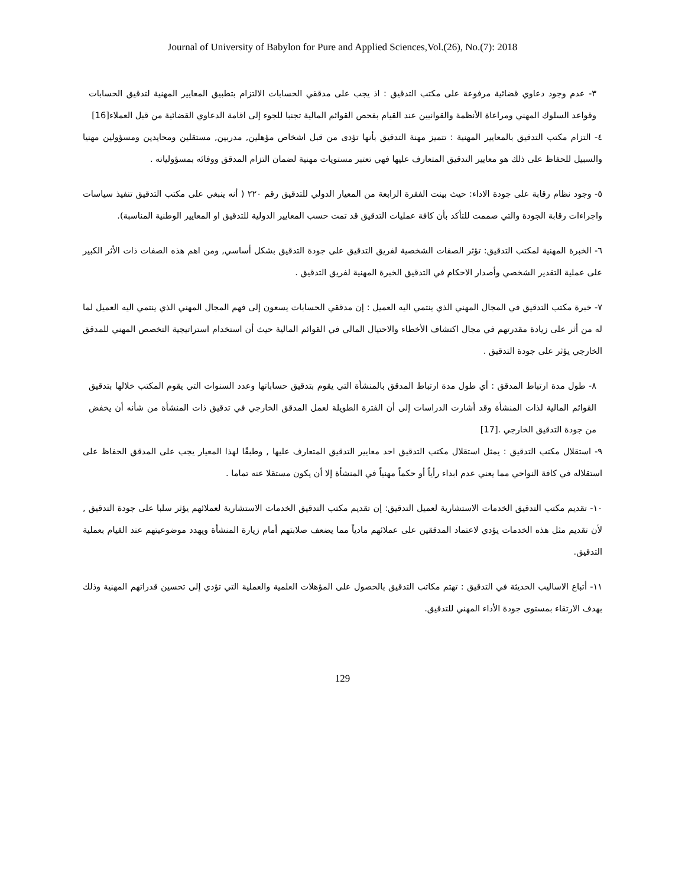Journal of University of Babylon for Pure and Applied Sciences,Vol.(26), No.(7): 2018
٣- عدم وجود دعاوي قضائية مرفوعة على مكتب التدقيق : اذ يجب على مدققي الحسابات الالتزام بتطبيق المعايير المهنية لتدقيق الحسابات وقواعد السلوك المهني ومراعاة الأنظمة والقوانيين عند القيام بفحص القوائم المالية تجنبا للجوء إلى اقامة الدعاوي القضائية من قبل العملاء[16]
٤- التزام مكتب التدقيق بالمعايير المهنية : تتميز مهنة التدقيق بأنها تؤدى من قبل اشخاص مؤهلين, مدربين, مستقلين ومحايدين ومسؤولين مهنيا والسبيل للحفاظ على ذلك هو معايير التدقيق المتعارف عليها فهي تعتبر مستويات مهنية لضمان التزام المدقق ووفائه بمسؤولياته .
٥- وجود نظام رقابة على جودة الاداء: حيث بينت الفقرة الرابعة من المعيار الدولي للتدقيق رقم ٢٢٠ ( أنه ينبغي على مكتب التدقيق تنفيذ سياسات واجراءات رقابة الجودة والتي صممت للتأكد بأن كافة عمليات التدقيق قد تمت حسب المعايير الدولية للتدقيق او المعايير الوطنية المناسبة).
٦- الخبرة المهنية لمكتب التدقيق: تؤثر الصفات الشخصية لفريق التدقيق على جودة التدقيق بشكل أساسي, ومن اهم هذه الصفات ذات الأثر الكبير على عملية التقدير الشخصي وأصدار الاحكام في التدقيق الخبرة المهنية لفريق التدقيق .
٧- خبرة مكتب التدقيق في المجال المهني الذي ينتمي اليه العميل : إن مدققي الحسابات يسعون إلى فهم المجال المهني الذي ينتمي اليه العميل لما له من أثر على زيادة مقدرتهم في مجال اكتشاف الأخطاء والاحتيال المالي في القوائم المالية حيث أن استخدام استراتيجية التخصص المهني للمدقق الخارجي يؤثر على جودة التدقيق .
٨- طول مدة ارتباط المدقق : أي طول مدة ارتباط المدقق بالمنشأة التي يقوم بتدقيق حساباتها وعدد السنوات التي يقوم المكتب خلالها بتدقيق القوائم المالية لذات المنشأة وقد أشارت الدراسات إلى أن الفترة الطويلة لعمل المدقق الخارجي في تدقيق ذات المنشأة من شأنه أن يخفض من جودة التدقيق الخارجي .[17]
٩- استقلال مكتب التدقيق : يمثل استقلال مكتب التدقيق احد معايير التدقيق المتعارف عليها , وطبقًا لهذا المعيار يجب على المدقق الحفاظ على استقلاله في كافة النواحي مما يعني عدم ابداء رأياً أو حكماً مهنياً في المنشأة إلا أن يكون مستقلا عنه تماما .
١٠- تقديم مكتب التدقيق الخدمات الاستشارية لعميل التدقيق: إن تقديم مكتب التدقيق الخدمات الاستشارية لعملائهم يؤثر سلبا على جودة التدقيق , لأن تقديم مثل هذه الخدمات يؤدي لاعتماد المدققين على عملائهم مادياً مما يضعف صلابتهم أمام زيارة المنشأة ويهدد موضوعيتهم عند القيام بعملية التدقيق.
١١- أتباع الاساليب الحديثة في التدقيق : تهتم مكاتب التدقيق بالحصول على المؤهلات العلمية والعملية التي تؤدي إلى تحسين قدراتهم المهنية وذلك بهدف الارتقاء بمستوى جودة الأداء المهني للتدقيق.
129